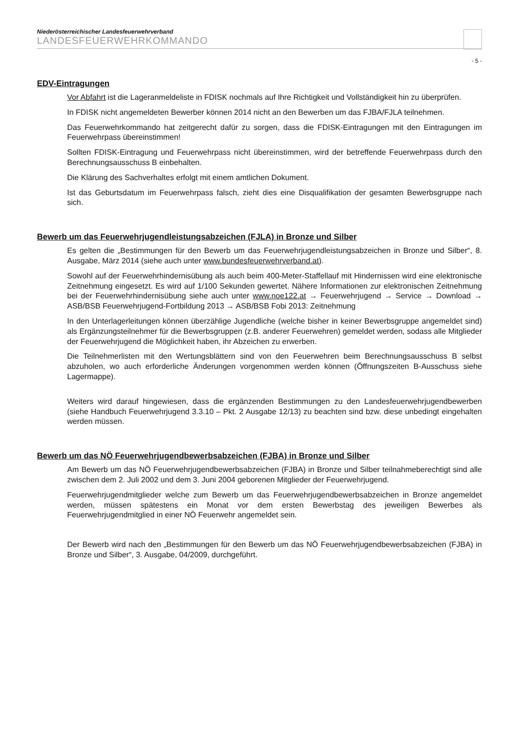Niederösterreichischer Landesfeuerwehrverband
LANDESFEUERWEHRKOMMANDO
- 5 -
EDV-Eintragungen
Vor Abfahrt ist die Lageranmeldeliste in FDISK nochmals auf Ihre Richtigkeit und Vollständigkeit hin zu überprüfen.
In FDISK nicht angemeldeten Bewerber können 2014 nicht an den Bewerben um das FJBA/FJLA teilnehmen.
Das Feuerwehrkommando hat zeitgerecht dafür zu sorgen, dass die FDISK-Eintragungen mit den Eintragungen im Feuerwehrpass übereinstimmen!
Sollten FDISK-Eintragung und Feuerwehrpass nicht übereinstimmen, wird der betreffende Feuerwehrpass durch den Berechnungsausschuss B einbehalten.
Die Klärung des Sachverhaltes erfolgt mit einem amtlichen Dokument.
Ist das Geburtsdatum im Feuerwehrpass falsch, zieht dies eine Disqualifikation der gesamten Bewerbsgruppe nach sich.
Bewerb um das Feuerwehrjugendleistungsabzeichen (FJLA) in Bronze und Silber
Es gelten die „Bestimmungen für den Bewerb um das Feuerwehrjugendleistungsabzeichen in Bronze und Silber“, 8. Ausgabe, März 2014 (siehe auch unter www.bundesfeuerwehrverband.at).
Sowohl auf der Feuerwehrhindernisübung als auch beim 400-Meter-Staffellauf mit Hindernissen wird eine elektronische Zeitnehmung eingesetzt. Es wird auf 1/100 Sekunden gewertet. Nähere Informationen zur elektronischen Zeitnehmung bei der Feuerwehrhindernisübung siehe auch unter www.noe122.at → Feuerwehrjugend → Service → Download → ASB/BSB Feuerwehrjugend-Fortbildung 2013 → ASB/BSB Fobi 2013: Zeitnehmung
In den Unterlagerleitungen können überzählige Jugendliche (welche bisher in keiner Bewerbsgruppe angemeldet sind) als Ergänzungsteilnehmer für die Bewerbsgruppen (z.B. anderer Feuerwehren) gemeldet werden, sodass alle Mitglieder der Feuerwehrjugend die Möglichkeit haben, ihr Abzeichen zu erwerben.
Die Teilnehmerlisten mit den Wertungsblättern sind von den Feuerwehren beim Berechnungsausschuss B selbst abzuholen, wo auch erforderliche Änderungen vorgenommen werden können (Öffnungszeiten B-Ausschuss siehe Lagermappe).
Weiters wird darauf hingewiesen, dass die ergänzenden Bestimmungen zu den Landesfeuerwehrjugendbewerben (siehe Handbuch Feuerwehrjugend 3.3.10 – Pkt. 2 Ausgabe 12/13) zu beachten sind bzw. diese unbedingt eingehalten werden müssen.
Bewerb um das NÖ Feuerwehrjugendbewerbsabzeichen (FJBA) in Bronze und Silber
Am Bewerb um das NÖ Feuerwehrjugendbewerbsabzeichen (FJBA) in Bronze und Silber teilnahmeberechtigt sind alle zwischen dem 2. Juli 2002 und dem 3. Juni 2004 geborenen Mitglieder der Feuerwehrjugend.
Feuerwehrjugendmitglieder welche zum Bewerb um das Feuerwehrjugendbewerbsabzeichen in Bronze angemeldet werden, müssen spätestens ein Monat vor dem ersten Bewerbstag des jeweiligen Bewerbes als Feuerwehrjugendmitglied in einer NÖ Feuerwehr angemeldet sein.
Der Bewerb wird nach den „Bestimmungen für den Bewerb um das NÖ Feuerwehrjugendbewerbsabzeichen (FJBA) in Bronze und Silber“, 3. Ausgabe, 04/2009, durchgeführt.